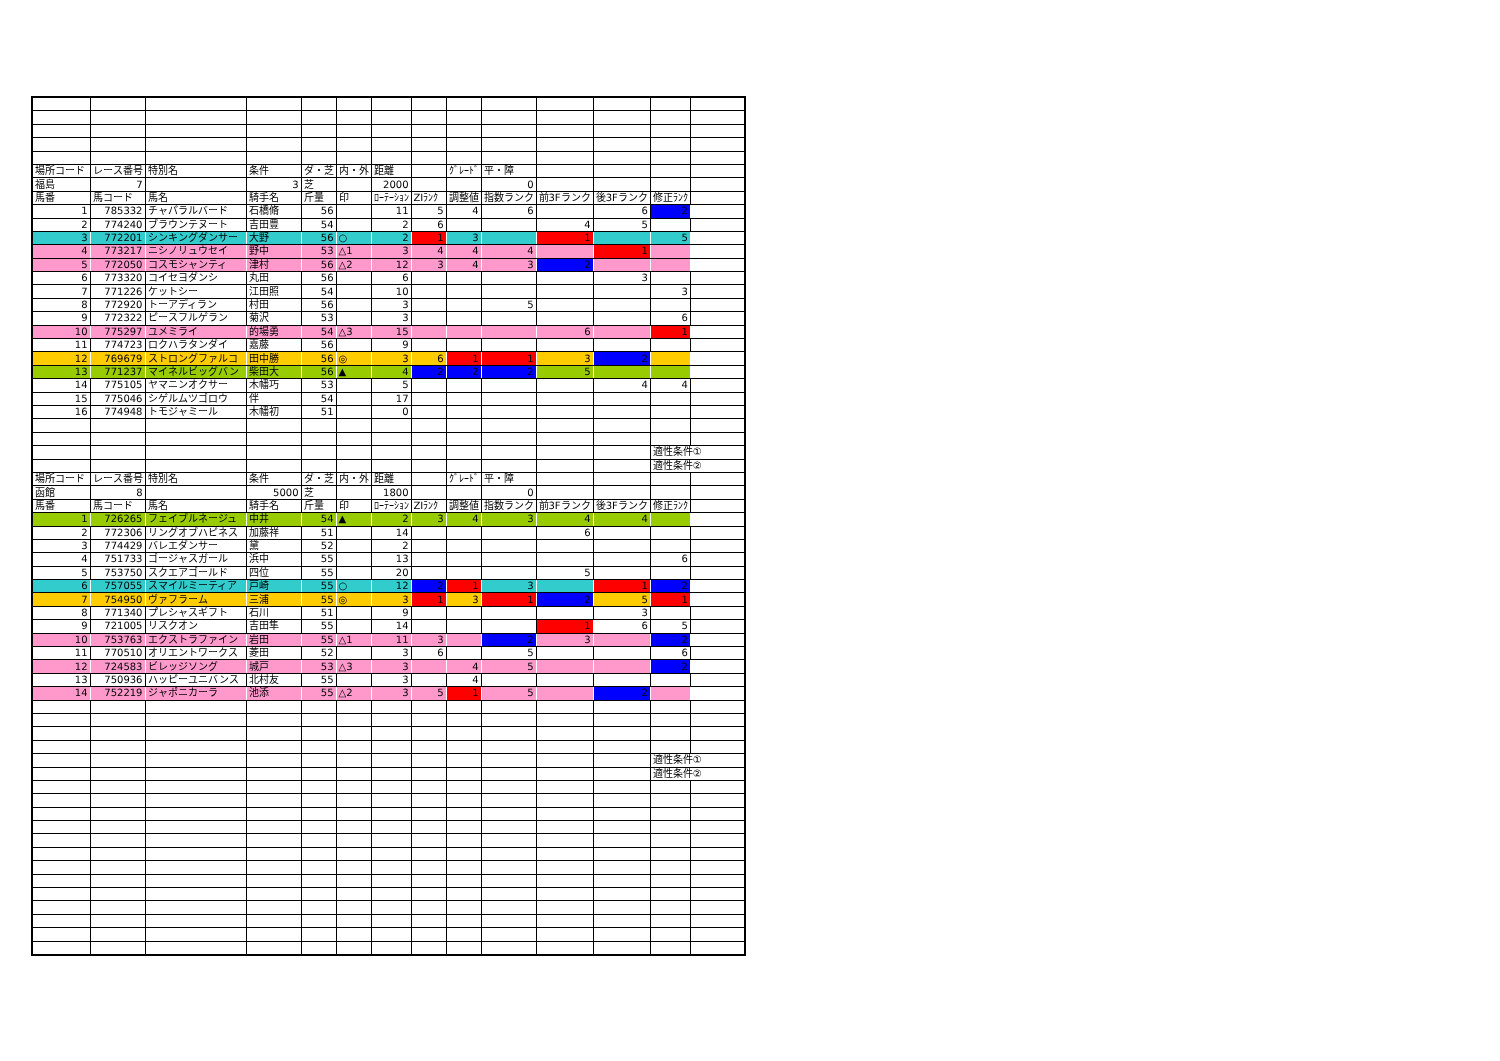| 場所コード | レース番号 | 特別名 | 条件 | ダ・芝 | 内・外 | 距離 | | ｸﾞﾚｰﾄﾞ | 平・障 | | | | |
| 福島 | 7 | | 3 | 芝 | | 2000 | | | 0 | | | | |
| 馬番 | 馬コード | 馬名 | 騎手名 | 斤量 | 印 | ﾛｰﾃｰｼｮﾝ | ZIﾗﾝｸ | 調整値 | 指数ランク | 前3Fランク | 後3Fランク | 修正ﾗﾝｸ | |
| 1 | 785332 | チャパラルバード | 石橋脩 | 56 | | 11 | 5 | 4 | 6 | | 6 | 2 | |
| 2 | 774240 | ブラウンテヌート | 吉田豊 | 54 | | 2 | 6 | | | 4 | 5 | | |
| 3 | 772201 | シンキングダンサー | 大野 | 56 | ○ | 2 | 1 | 3 | | 1 | | 5 | |
| 4 | 773217 | ニシノリュウセイ | 野中 | 53 | △1 | 3 | 4 | 4 | 4 | | 1 | | |
| 5 | 772050 | コスモシャンティ | 津村 | 56 | △2 | 12 | 3 | 4 | 3 | 2 | | | |
| 6 | 773320 | コイセヨダンシ | 丸田 | 56 | | 6 | | | | | 3 | | |
| 7 | 771226 | ケットシー | 江田照 | 54 | | 10 | | | | | | 3 | |
| 8 | 772920 | トーアディラン | 村田 | 56 | | 3 | | | 5 | | | | |
| 9 | 772322 | ピースフルゲラン | 菊沢 | 53 | | 3 | | | | | | 6 | |
| 10 | 775297 | ユメミライ | 的場勇 | 54 | △3 | 15 | | | | 6 | | 1 | |
| 11 | 774723 | ロクハラタンダイ | 嘉藤 | 56 | | 9 | | | | | | | |
| 12 | 769679 | ストロングファルコ | 田中勝 | 56 | ◎ | 3 | 6 | 1 | 1 | 3 | 2 | | |
| 13 | 771237 | マイネルビッグバン | 柴田大 | 56 | ▲ | 4 | 2 | 2 | 2 | 5 | | | |
| 14 | 775105 | ヤマニンオクサー | 木幡巧 | 53 | | 5 | | | | | 4 | 4 | |
| 15 | 775046 | シゲルムツゴロウ | 伴 | 54 | | 17 | | | | | | | |
| 16 | 774948 | トモジャミール | 木幡初 | 51 | | 0 | | | | | | | |
| | | | | | | | | | | | | 適性条件① | |
| | | | | | | | | | | | | 適性条件② | |
| 場所コード | レース番号 | 特別名 | 条件 | ダ・芝 | 内・外 | 距離 | | ｸﾞﾚｰﾄﾞ | 平・障 | | | | |
| 函館 | 8 | | 5000 | 芝 | | 1800 | | | 0 | | | | |
| 馬番 | 馬コード | 馬名 | 騎手名 | 斤量 | 印 | ﾛｰﾃｰｼｮﾝ | ZIﾗﾝｸ | 調整値 | 指数ランク | 前3Fランク | 後3Fランク | 修正ﾗﾝｸ | |
| 1 | 726265 | フェイブルネージュ | 中井 | 54 | ▲ | 2 | 3 | 4 | 3 | 4 | 4 | | |
| 2 | 772306 | リングオブハピネス | 加藤祥 | 51 | | 14 | | | | 6 | | | |
| 3 | 774429 | バレエダンサー | 黛 | 52 | | 2 | | | | | | | |
| 4 | 751733 | ゴージャスガール | 浜中 | 55 | | 13 | | | | | | 6 | |
| 5 | 753750 | スクエアゴールド | 四位 | 55 | | 20 | | | | 5 | | | |
| 6 | 757055 | スマイルミーティア | 戸崎 | 55 | ○ | 12 | 2 | 1 | 3 | | 1 | 2 | |
| 7 | 754950 | ヴァフラーム | 三浦 | 55 | ◎ | 3 | 1 | 3 | 1 | 2 | 5 | 1 | |
| 8 | 771340 | プレシャスギフト | 石川 | 51 | | 9 | | | | | 3 | | |
| 9 | 721005 | リスクオン | 吉田隼 | 55 | | 14 | | | | 1 | 6 | 5 | |
| 10 | 753763 | エクストラファイン | 岩田 | 55 | △1 | 11 | 3 | | 2 | 3 | | 2 | |
| 11 | 770510 | オリエントワークス | 菱田 | 52 | | 3 | 6 | | 5 | | | 6 | |
| 12 | 724583 | ビレッジソング | 城戸 | 53 | △3 | 3 | | 4 | 5 | | | 2 | |
| 13 | 750936 | ハッピーユニバンス | 北村友 | 55 | | 3 | | 4 | | | | | |
| 14 | 752219 | ジャポニカーラ | 池添 | 55 | △2 | 3 | 5 | 1 | 5 | | 2 | | |
| | | | | | | | | | | | | 適性条件① | |
| | | | | | | | | | | | | 適性条件② | |